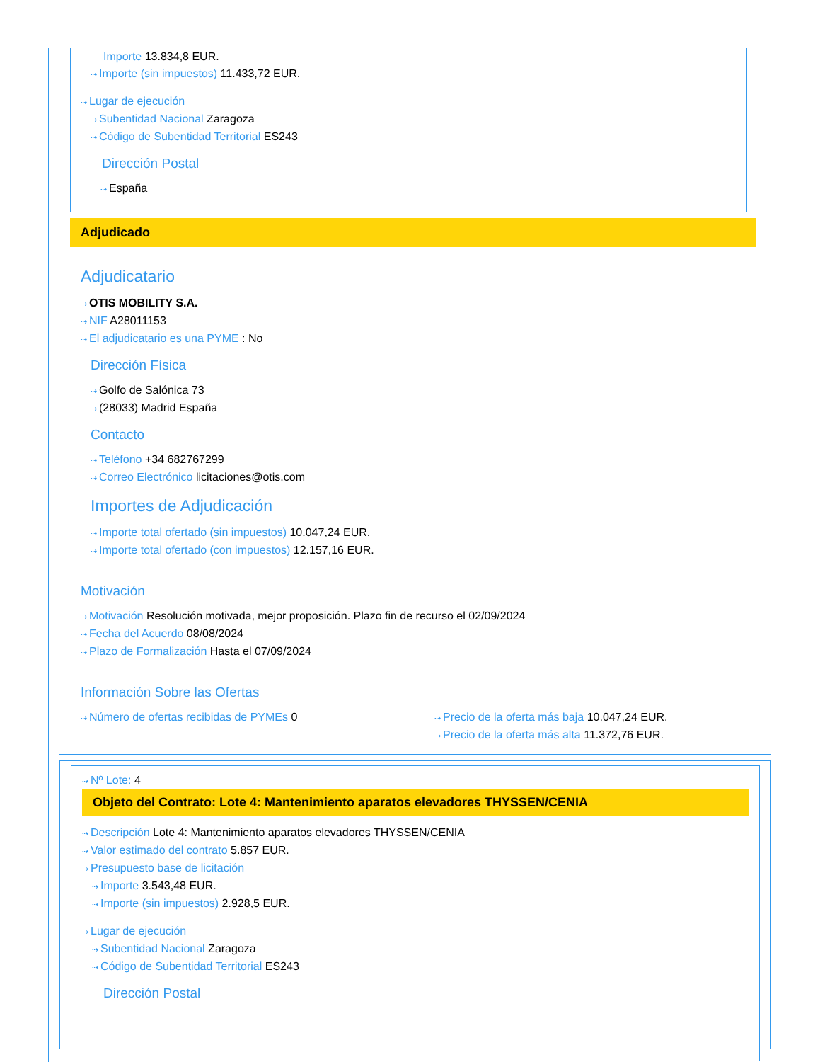Importe 13.834,8 EUR.
⇢ Importe (sin impuestos) 11.433,72 EUR.
⇢ Lugar de ejecución
⇢ Subentidad Nacional Zaragoza
⇢ Código de Subentidad Territorial ES243
Dirección Postal
⇢ España
Adjudicado
Adjudicatario
⇢ OTIS MOBILITY S.A.
⇢ NIF A28011153
⇢ El adjudicatario es una PYME : No
Dirección Física
⇢ Golfo de Salónica 73
⇢ (28033) Madrid España
Contacto
⇢ Teléfono +34 682767299
⇢ Correo Electrónico licitaciones@otis.com
Importes de Adjudicación
⇢ Importe total ofertado (sin impuestos) 10.047,24 EUR.
⇢ Importe total ofertado (con impuestos) 12.157,16 EUR.
Motivación
⇢ Motivación Resolución motivada, mejor proposición. Plazo fin de recurso el 02/09/2024
⇢ Fecha del Acuerdo 08/08/2024
⇢ Plazo de Formalización Hasta el 07/09/2024
Información Sobre las Ofertas
⇢ Número de ofertas recibidas de PYMEs 0
⇢ Precio de la oferta más baja 10.047,24 EUR.
⇢ Precio de la oferta más alta 11.372,76 EUR.
⇢ Nº Lote: 4
Objeto del Contrato: Lote 4: Mantenimiento aparatos elevadores THYSSEN/CENIA
⇢ Descripción Lote 4: Mantenimiento aparatos elevadores THYSSEN/CENIA
⇢ Valor estimado del contrato 5.857 EUR.
⇢ Presupuesto base de licitación
⇢ Importe 3.543,48 EUR.
⇢ Importe (sin impuestos) 2.928,5 EUR.
⇢ Lugar de ejecución
⇢ Subentidad Nacional Zaragoza
⇢ Código de Subentidad Territorial ES243
Dirección Postal